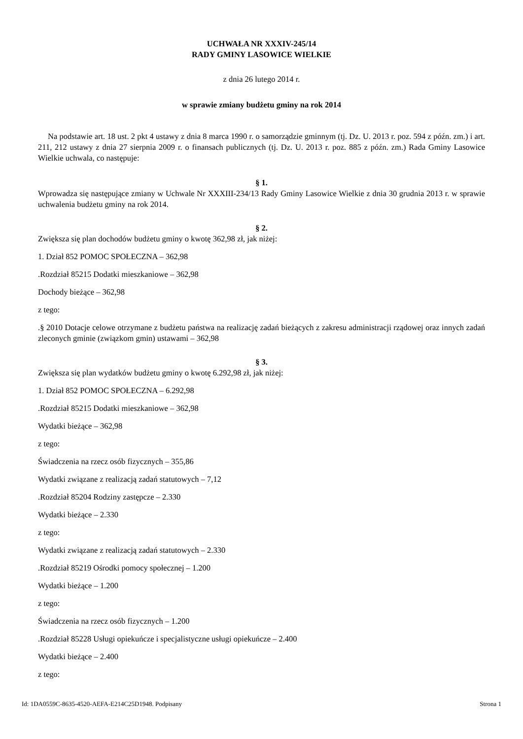UCHWAŁA NR XXXIV-245/14
RADY GMINY LASOWICE WIELKIE
z dnia 26 lutego 2014 r.
w sprawie zmiany budżetu gminy na rok 2014
Na podstawie art. 18 ust. 2 pkt 4 ustawy z dnia 8 marca 1990 r. o samorządzie gminnym (tj. Dz. U. 2013 r. poz. 594 z późn. zm.) i art. 211, 212 ustawy z dnia 27 sierpnia 2009 r. o finansach publicznych (tj. Dz. U. 2013 r. poz. 885 z późn. zm.) Rada Gminy Lasowice Wielkie uchwala, co następuje:
§ 1.
Wprowadza się następujące zmiany w Uchwale Nr XXXIII-234/13 Rady Gminy Lasowice Wielkie z dnia 30 grudnia 2013 r. w sprawie uchwalenia budżetu gminy na rok 2014.
§ 2.
Zwiększa się plan dochodów budżetu gminy o kwotę 362,98 zł, jak niżej:
1. Dział 852 POMOC SPOŁECZNA – 362,98
.Rozdział 85215 Dodatki mieszkaniowe – 362,98
Dochody bieżące – 362,98
z tego:
.§ 2010 Dotacje celowe otrzymane z budżetu państwa na realizację zadań bieżących z zakresu administracji rządowej oraz innych zadań zleconych gminie (związkom gmin) ustawami – 362,98
§ 3.
Zwiększa się plan wydatków budżetu gminy o kwotę 6.292,98 zł, jak niżej:
1. Dział 852 POMOC SPOŁECZNA – 6.292,98
.Rozdział 85215 Dodatki mieszkaniowe – 362,98
Wydatki bieżące – 362,98
z tego:
Świadczenia na rzecz osób fizycznych – 355,86
Wydatki związane z realizacją zadań statutowych – 7,12
.Rozdział 85204 Rodziny zastępcze – 2.330
Wydatki bieżące – 2.330
z tego:
Wydatki związane z realizacją zadań statutowych – 2.330
.Rozdział 85219 Ośrodki pomocy społecznej – 1.200
Wydatki bieżące – 1.200
z tego:
Świadczenia na rzecz osób fizycznych – 1.200
.Rozdział 85228 Usługi opiekuńcze i specjalistyczne usługi opiekuńcze – 2.400
Wydatki bieżące – 2.400
z tego:
Id: 1DA0559C-8635-4520-AEFA-E214C25D1948. Podpisany Strona 1